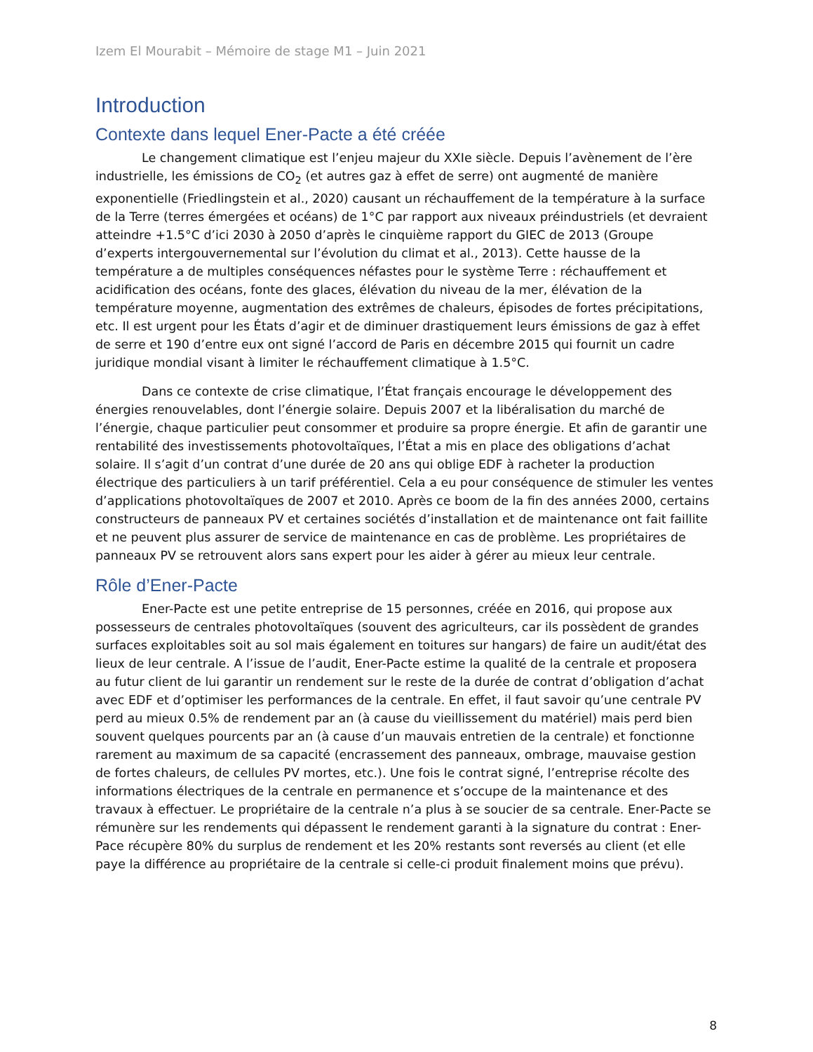Izem El Mourabit – Mémoire de stage M1 – Juin 2021
Introduction
Contexte dans lequel Ener-Pacte a été créée
Le changement climatique est l’enjeu majeur du XXIe siècle. Depuis l’avènement de l’ère industrielle, les émissions de CO<sub>2</sub> (et autres gaz à effet de serre) ont augmenté de manière exponentielle (Friedlingstein et al., 2020) causant un réchauffement de la température à la surface de la Terre (terres émergées et océans) de 1°C par rapport aux niveaux préindustriels (et devraient atteindre +1.5°C d’ici 2030 à 2050 d’après le cinquième rapport du GIEC de 2013 (Groupe d’experts intergouvernemental sur l’évolution du climat et al., 2013). Cette hausse de la température a de multiples conséquences néfastes pour le système Terre : réchauffement et acidification des océans, fonte des glaces, élévation du niveau de la mer, élévation de la température moyenne, augmentation des extrêmes de chaleurs, épisodes de fortes précipitations, etc. Il est urgent pour les États d’agir et de diminuer drastiquement leurs émissions de gaz à effet de serre et 190 d’entre eux ont signé l’accord de Paris en décembre 2015 qui fournit un cadre juridique mondial visant à limiter le réchauffement climatique à 1.5°C.
Dans ce contexte de crise climatique, l’État français encourage le développement des énergies renouvelables, dont l’énergie solaire. Depuis 2007 et la libéralisation du marché de l’énergie, chaque particulier peut consommer et produire sa propre énergie. Et afin de garantir une rentabilité des investissements photovoltaïques, l’État a mis en place des obligations d’achat solaire. Il s’agit d’un contrat d’une durée de 20 ans qui oblige EDF à racheter la production électrique des particuliers à un tarif préférentiel. Cela a eu pour conséquence de stimuler les ventes d’applications photovoltaïques de 2007 et 2010. Après ce boom de la fin des années 2000, certains constructeurs de panneaux PV et certaines sociétés d’installation et de maintenance ont fait faillite et ne peuvent plus assurer de service de maintenance en cas de problème. Les propriétaires de panneaux PV se retrouvent alors sans expert pour les aider à gérer au mieux leur centrale.
Rôle d’Ener-Pacte
Ener-Pacte est une petite entreprise de 15 personnes, créée en 2016, qui propose aux possesseurs de centrales photovoltaïques (souvent des agriculteurs, car ils possèdent de grandes surfaces exploitables soit au sol mais également en toitures sur hangars) de faire un audit/état des lieux de leur centrale. A l’issue de l’audit, Ener-Pacte estime la qualité de la centrale et proposera au futur client de lui garantir un rendement sur le reste de la durée de contrat d’obligation d’achat avec EDF et d’optimiser les performances de la centrale. En effet, il faut savoir qu’une centrale PV perd au mieux 0.5% de rendement par an (à cause du vieillissement du matériel) mais perd bien souvent quelques pourcents par an (à cause d’un mauvais entretien de la centrale) et fonctionne rarement au maximum de sa capacité (encrassement des panneaux, ombrage, mauvaise gestion de fortes chaleurs, de cellules PV mortes, etc.). Une fois le contrat signé, l’entreprise récolte des informations électriques de la centrale en permanence et s’occupe de la maintenance et des travaux à effectuer. Le propriétaire de la centrale n’a plus à se soucier de sa centrale. Ener-Pacte se rémunère sur les rendements qui dépassent le rendement garanti à la signature du contrat : Ener-Pace récupère 80% du surplus de rendement et les 20% restants sont reversés au client (et elle paye la différence au propriétaire de la centrale si celle-ci produit finalement moins que prévu).
8